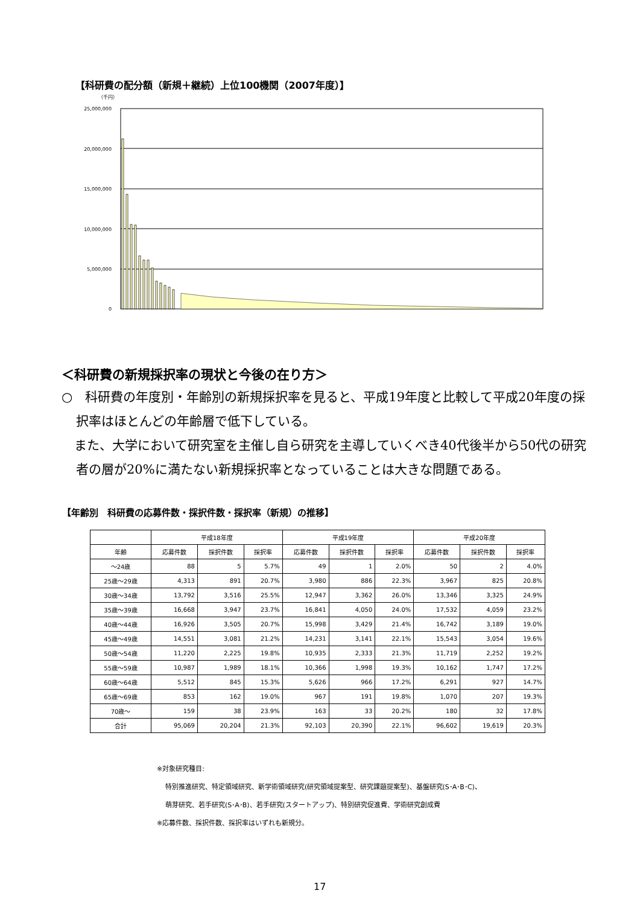【科研費の配分額（新規＋継続）上位100機関（2007年度）】
（千円）
25,000,000
20,000,000
15,000,000
10,000,000
5,000,000
0
＜科研費の新規採択率の現状と今後の在り方＞
○　科研費の年度別・年齢別の新規採択率を見ると、平成19年度と比較して平成20年度の採択率はほとんどの年齢層で低下している。
　また、大学において研究室を主催し自ら研究を主導していくべき40代後半から50代の研究者の層が20%に満たない新規採択率となっていることは大きな問題である。
【年齢別　科研費の応募件数・採択件数・採択率（新規）の推移】
| | 平成18年度 | | | 平成19年度 | | | 平成20年度 | | |
| --- | --- | --- | --- | --- | --- | --- | --- | --- | --- |
| 年齢 | 応募件数 | 採択件数 | 採択率 | 応募件数 | 採択件数 | 採択率 | 応募件数 | 採択件数 | 採択率 |
| ～24歳 | 88 | 5 | 5.7% | 49 | 1 | 2.0% | 50 | 2 | 4.0% |
| 25歳～29歳 | 4,313 | 891 | 20.7% | 3,980 | 886 | 22.3% | 3,967 | 825 | 20.8% |
| 30歳～34歳 | 13,792 | 3,516 | 25.5% | 12,947 | 3,362 | 26.0% | 13,346 | 3,325 | 24.9% |
| 35歳～39歳 | 16,668 | 3,947 | 23.7% | 16,841 | 4,050 | 24.0% | 17,532 | 4,059 | 23.2% |
| 40歳～44歳 | 16,926 | 3,505 | 20.7% | 15,998 | 3,429 | 21.4% | 16,742 | 3,189 | 19.0% |
| 45歳～49歳 | 14,551 | 3,081 | 21.2% | 14,231 | 3,141 | 22.1% | 15,543 | 3,054 | 19.6% |
| 50歳～54歳 | 11,220 | 2,225 | 19.8% | 10,935 | 2,333 | 21.3% | 11,719 | 2,252 | 19.2% |
| 55歳～59歳 | 10,987 | 1,989 | 18.1% | 10,366 | 1,998 | 19.3% | 10,162 | 1,747 | 17.2% |
| 60歳～64歳 | 5,512 | 845 | 15.3% | 5,626 | 966 | 17.2% | 6,291 | 927 | 14.7% |
| 65歳～69歳 | 853 | 162 | 19.0% | 967 | 191 | 19.8% | 1,070 | 207 | 19.3% |
| 70歳～ | 159 | 38 | 23.9% | 163 | 33 | 20.2% | 180 | 32 | 17.8% |
| 合計 | 95,069 | 20,204 | 21.3% | 92,103 | 20,390 | 22.1% | 96,602 | 19,619 | 20.3% |
※対象研究種目:
特別推進研究、特定領域研究、新学術領域研究(研究領域提案型、研究課題提案型)、基盤研究(S･A･B･C)、
萌芽研究、若手研究(S･A･B)、若手研究(スタートアップ)、特別研究促進費、学術研究創成費
※応募件数、採択件数、採択率はいずれも新規分。
17